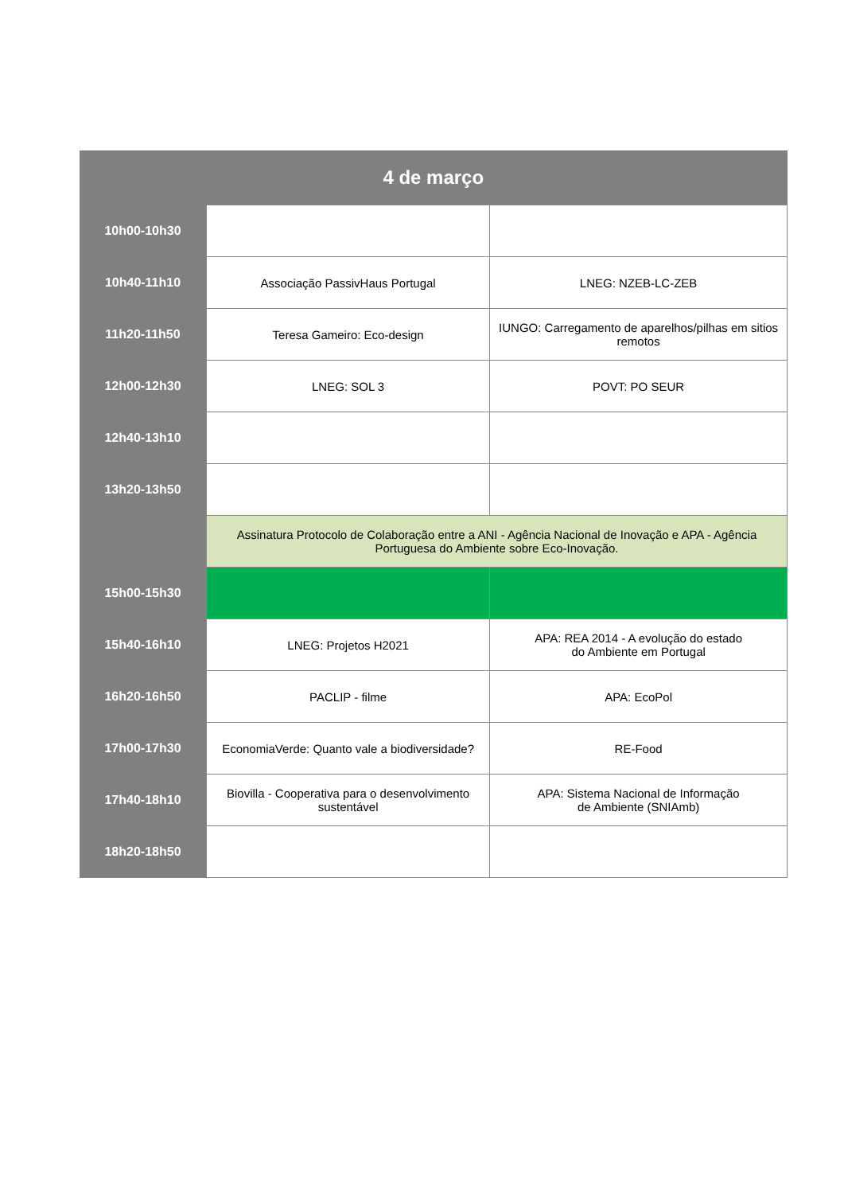| 4 de março | | |
| --- | --- | --- |
| 10h00-10h30 | | |
| 10h40-11h10 | Associação PassivHaus Portugal | LNEG: NZEB-LC-ZEB |
| 11h20-11h50 | Teresa Gameiro: Eco-design | IUNGO: Carregamento de aparelhos/pilhas em sitios remotos |
| 12h00-12h30 | LNEG: SOL 3 | POVT: PO SEUR |
| 12h40-13h10 | | |
| 13h20-13h50 | | |
| | Assinatura Protocolo de Colaboração entre a ANI - Agência Nacional de Inovação e APA - Agência Portuguesa do Ambiente sobre Eco-Inovação. | |
| 15h00-15h30 | | |
| 15h40-16h10 | LNEG: Projetos H2021 | APA: REA 2014 - A evolução do estado do Ambiente em Portugal |
| 16h20-16h50 | PACLIP - filme | APA: EcoPol |
| 17h00-17h30 | EconomiaVerde: Quanto vale a biodiversidade? | RE-Food |
| 17h40-18h10 | Biovilla - Cooperativa para o desenvolvimento sustentável | APA: Sistema Nacional de Informação de Ambiente (SNIAmb) |
| 18h20-18h50 | | |